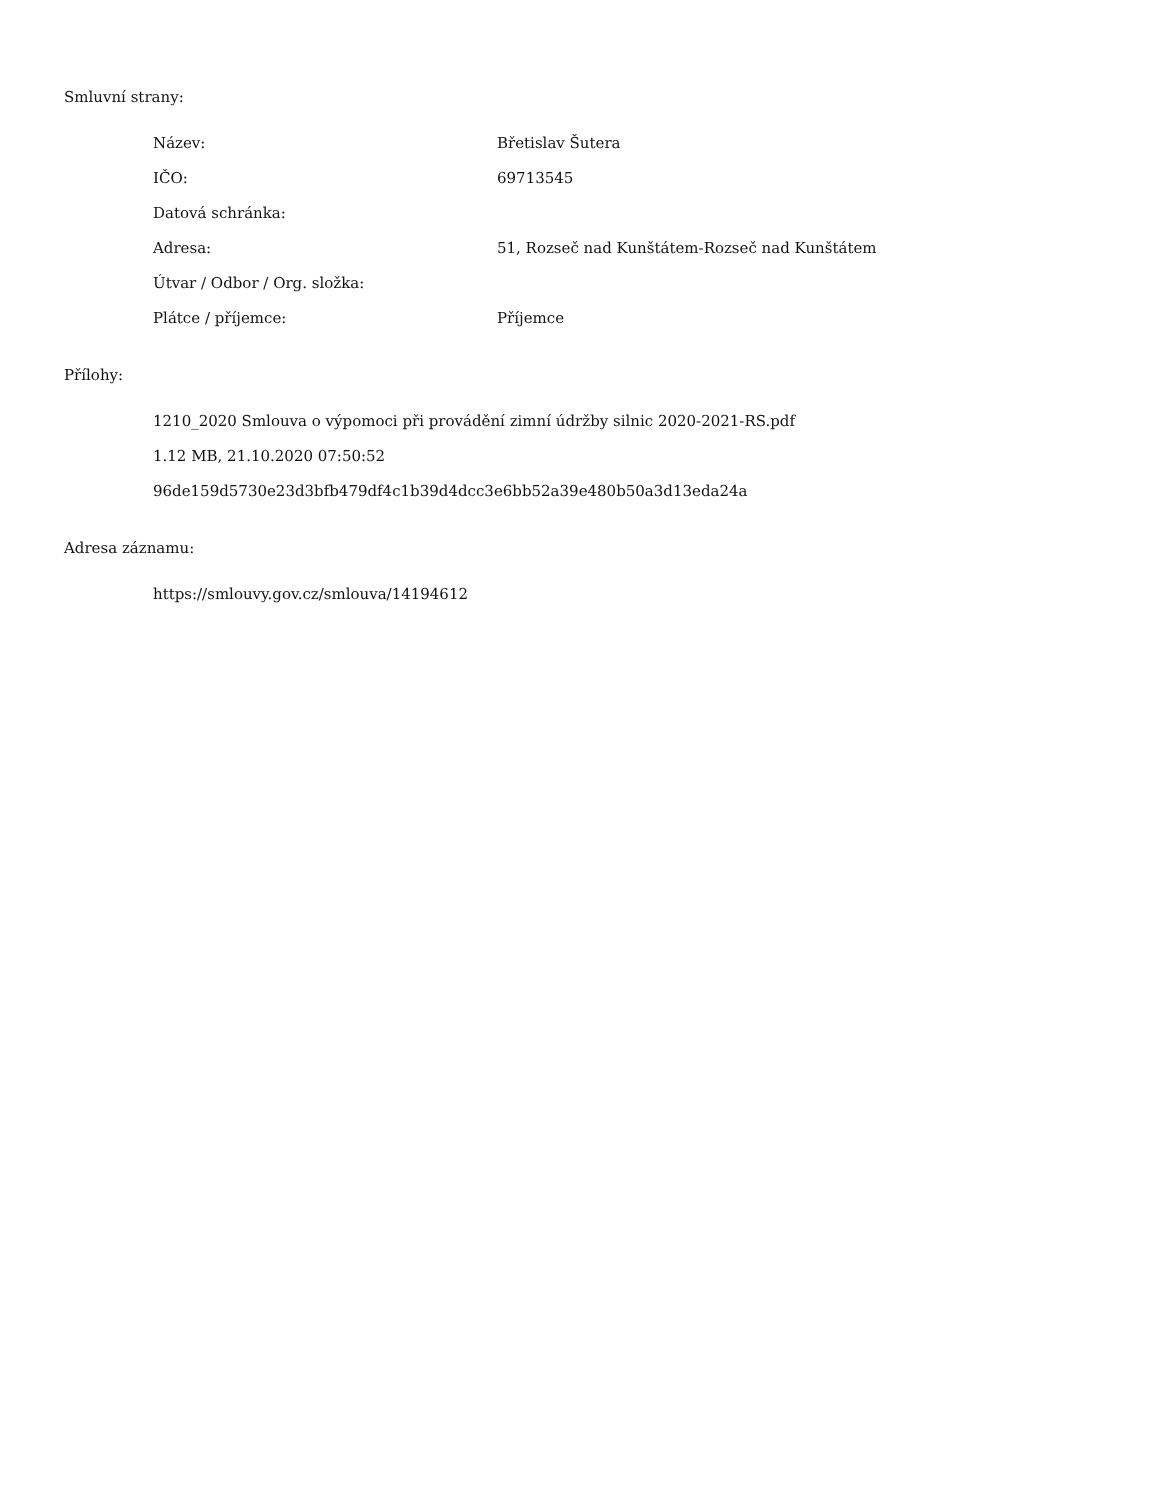Smluvní strany:
| Název: | Břetislav Šutera |
| IČO: | 69713545 |
| Datová schránka: | |
| Adresa: | 51, Rozseč nad Kunštátem-Rozseč nad Kunštátem |
| Útvar / Odbor / Org. složka: | |
| Plátce / příjemce: | Příjemce |
Přílohy:
1210_2020 Smlouva o výpomoci při provádění zimní údržby silnic 2020-2021-RS.pdf
1.12 MB, 21.10.2020 07:50:52
96de159d5730e23d3bfb479df4c1b39d4dcc3e6bb52a39e480b50a3d13eda24a
Adresa záznamu:
https://smlouvy.gov.cz/smlouva/14194612